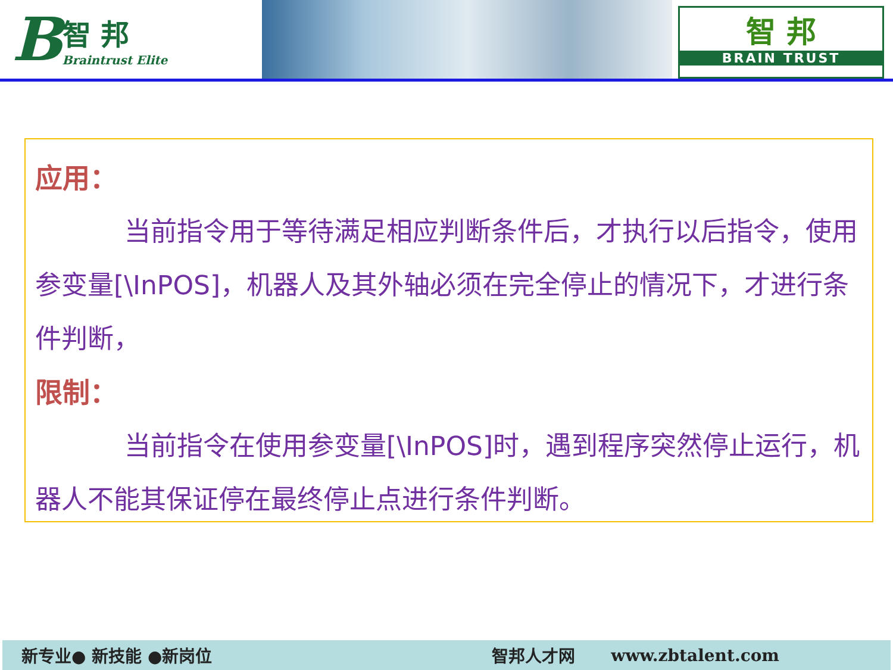B
智 邦
Braintrust Elite
智 邦
BRAIN TRUST
应用：
当前指令用于等待满足相应判断条件后，才执行以后指令，使用参变量[\InPOS]，机器人及其外轴必须在完全停止的情况下，才进行条件判断，
限制：
当前指令在使用参变量[\InPOS]时，遇到程序突然停止运行，机器人不能其保证停在最终停止点进行条件判断。
新专业● 新技能 ●新岗位 智邦人才网 www.zbtalent.com